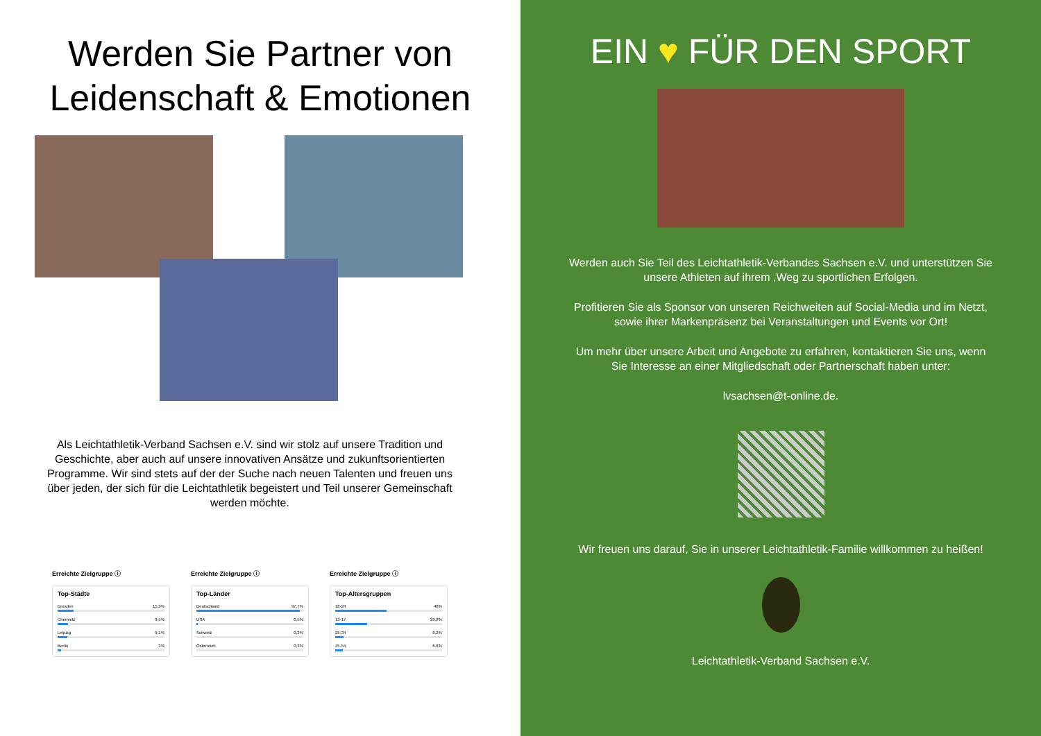Werden Sie Partner von
Leidenschaft & Emotionen
Als Leichtathletik-Verband Sachsen e.V. sind wir stolz auf unsere Tradition und Geschichte, aber auch auf unsere innovativen Ansätze und zukunftsorientierten Programme. Wir sind stets auf der der Suche nach neuen Talenten und freuen uns über jeden, der sich für die Leichtathletik begeistert und Teil unserer Gemeinschaft werden möchte.
Erreichte Zielgruppe ⓘ
Top-Städte
Dresden 15,3%
Chemnitz 9,5%
Leipzig 9,1%
Berlin 3%
Erreichte Zielgruppe ⓘ
Top-Länder
Deutschland 97,7%
USA 0,5%
Schweiz 0,3%
Österreich 0,3%
Erreichte Zielgruppe ⓘ
Top-Altersgruppen
18-24 48%
13-17 29,8%
25-34 8,2%
45-54 6,8%
EIN ♥ FÜR DEN SPORT
Werden auch Sie Teil des Leichtathletik-Verbandes Sachsen e.V. und unterstützen Sie unsere Athleten auf ihrem ,Weg zu sportlichen Erfolgen.
Profitieren Sie als Sponsor von unseren Reichweiten auf Social-Media und im Netzt, sowie ihrer Markenpräsenz bei Veranstaltungen und Events vor Ort!
Um mehr über unsere Arbeit und Angebote zu erfahren, kontaktieren Sie uns, wenn Sie Interesse an einer Mitgliedschaft oder Partnerschaft haben unter:
lvsachsen@t-online.de.
Wir freuen uns darauf, Sie in unserer Leichtathletik-Familie willkommen zu heißen!
Leichtathletik-Verband Sachsen e.V.